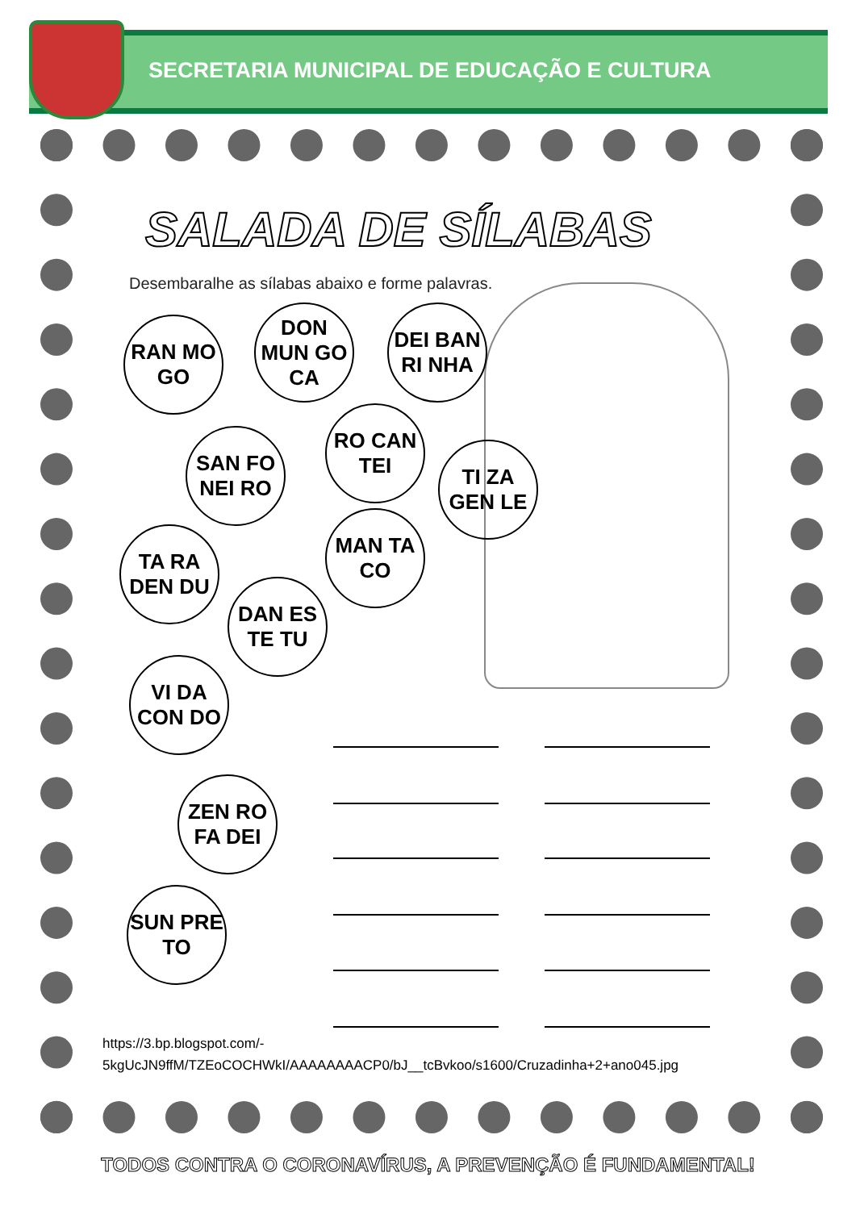SECRETARIA MUNICIPAL DE EDUCAÇÃO E CULTURA
SALADA DE SÍLABAS
Desembaralhe as sílabas abaixo e forme palavras.
RAN MO GO
DON MUN GO CA
DEI BAN RI NHA
SAN FO NEI RO
RO CAN TEI
TI ZA GEN LE
TA RA DEN DU
MAN TA CO
DAN ES TE TU
VI DA CON DO
ZEN RO FA DEI
SUN PRE TO
https://3.bp.blogspot.com/-
5kgUcJN9ffM/TZEoCOCHWkI/AAAAAAAACP0/bJ__tcBvkoo/s1600/Cruzadinha+2+ano045.jpg
TODOS CONTRA O CORONAVÍRUS, A PREVENÇÃO É FUNDAMENTAL!